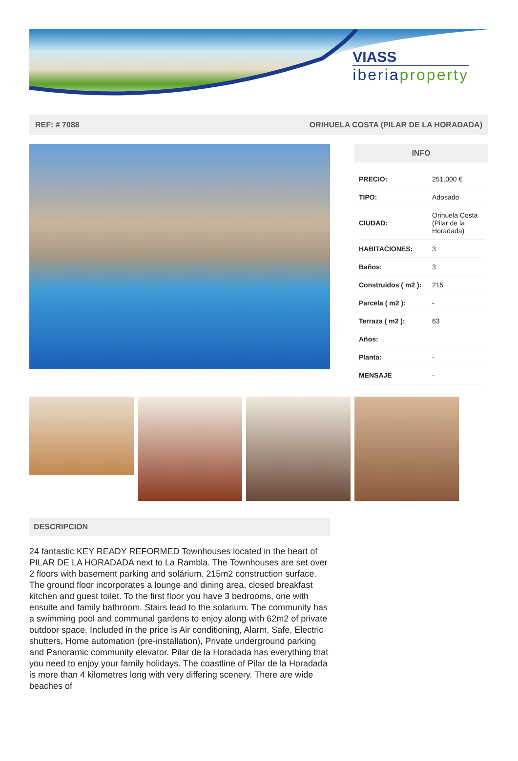VIASS
iberiaproperty
REF: # 7088 ORIHUELA COSTA (PILAR DE LA HORADADA)
INFO
| PRECIO: | 251.000 € |
| TIPO: | Adosado |
| CIUDAD: | Orihuela Costa (Pilar de la Horadada) |
| HABITACIONES: | 3 |
| Baños: | 3 |
| Construidos ( m2 ): | 215 |
| Parcela ( m2 ): | - |
| Terraza ( m2 ): | 63 |
| Años: | |
| Planta: | - |
| MENSAJE | - |
DESCRIPCION
24 fantastic KEY READY REFORMED Townhouses located in the heart of PILAR DE LA HORADADA next to La Rambla. The Townhouses are set over 2 floors with basement parking and solárium. 215m2 construction surface. The ground floor incorporates a lounge and dining area, closed breakfast kitchen and guest toilet. To the first floor you have 3 bedrooms, one with ensuite and family bathroom. Stairs lead to the solarium. The community has a swimming pool and communal gardens to enjoy along with 62m2 of private outdoor space. Included in the price is Air conditioning, Alarm, Safe, Electric shutters, Home automation (pre-installation), Private underground parking and Panoramic community elevator. Pilar de la Horadada has everything that you need to enjoy your family holidays. The coastline of Pilar de la Horadada is more than 4 kilometres long with very differing scenery. There are wide beaches of